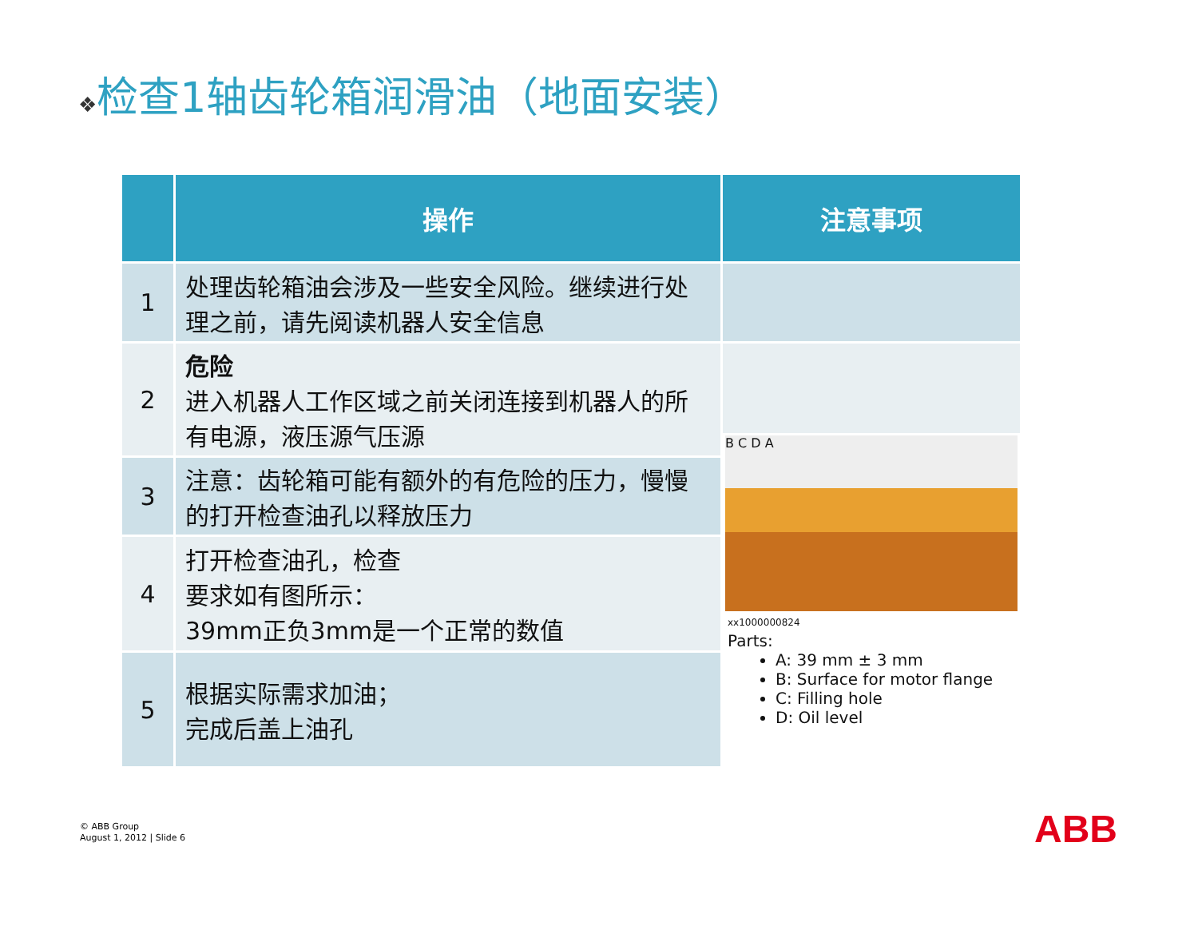❖检查1轴齿轮箱润滑油（地面安装）
| | 操作 | 注意事项 |
| --- | --- | --- |
| 1 | 处理齿轮箱油会涉及一些安全风险。继续进行处理之前，请先阅读机器人安全信息 | |
| 2 | 危险 进入机器人工作区域之前关闭连接到机器人的所有电源，液压源气压源 | B C D A xx1000000824 Parts: A: 39 mm ± 3 mm B: Surface for motor flange C: Filling hole D: Oil level |
| 3 | 注意：齿轮箱可能有额外的有危险的压力，慢慢的打开检查油孔以释放压力 | |
| 4 | 打开检查油孔，检查 要求如有图所示： 39mm正负3mm是一个正常的数值 | |
| 5 | 根据实际需求加油； 完成后盖上油孔 | |
© ABB Group
August 1, 2012 | Slide 6
ABB